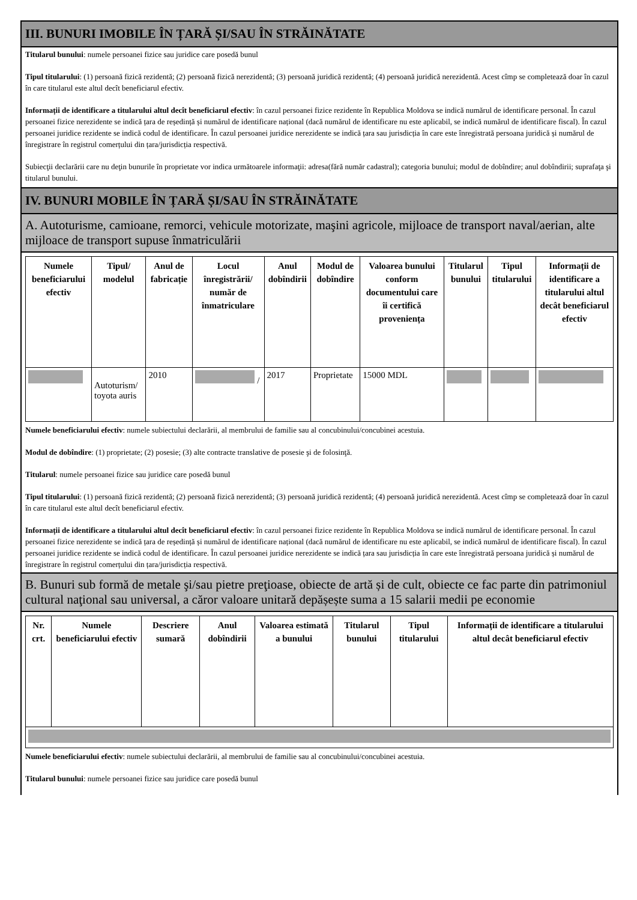III. BUNURI IMOBILE ÎN ȚARĂ ȘI/SAU ÎN STRĂINĂTATE
Titularul bunului: numele persoanei fizice sau juridice care posedă bunul
Tipul titularului: (1) persoană fizică rezidentă; (2) persoană fizică nerezidentă; (3) persoană juridică rezidentă; (4) persoană juridică nerezidentă. Acest cîmp se completează doar în cazul în care titularul este altul decît beneficiarul efectiv.
Informații de identificare a titularului altul decît beneficiarul efectiv: în cazul persoanei fizice rezidente în Republica Moldova se indică numărul de identificare personal. În cazul persoanei fizice nerezidente se indică țara de reședință și numărul de identificare național (dacă numărul de identificare nu este aplicabil, se indică numărul de identificare fiscal). În cazul persoanei juridice rezidente se indică codul de identificare. În cazul persoanei juridice nerezidente se indică țara sau jurisdicția în care este înregistrată persoana juridică și numărul de înregistrare în registrul comerțului din țara/jurisdicția respectivă.
Subiecţii declarării care nu deţin bunurile în proprietate vor indica următoarele informaţii: adresa(fără număr cadastral); categoria bunului; modul de dobîndire; anul dobîndirii; suprafaţa şi titularul bunului.
IV. BUNURI MOBILE ÎN ȚARĂ ȘI/SAU ÎN STRĂINĂTATE
A. Autoturisme, camioane, remorci, vehicule motorizate, maşini agricole, mijloace de transport naval/aerian, alte mijloace de transport supuse înmatriculării
| Numele beneficiarului efectiv | Tipul/ modelul | Anul de fabricație | Locul înregistrării/ număr de înmatriculare | Anul dobîndirii | Modul de dobîndire | Valoarea bunului conform documentului care îi certifică proveniența | Titularul bunului | Tipul titularului | Informații de identificare a titularului altul decât beneficiarul efectiv |
| --- | --- | --- | --- | --- | --- | --- | --- | --- | --- |
| | Autoturism/ toyota auris | 2010 | / | 2017 | Proprietate | 15000 MDL | | | |
Numele beneficiarului efectiv: numele subiectului declarării, al membrului de familie sau al concubinului/concubinei acestuia.
Modul de dobîndire: (1) proprietate; (2) posesie; (3) alte contracte translative de posesie şi de folosinţă.
Titularul: numele persoanei fizice sau juridice care posedă bunul
Tipul titularului: (1) persoană fizică rezidentă; (2) persoană fizică nerezidentă; (3) persoană juridică rezidentă; (4) persoană juridică nerezidentă. Acest cîmp se completează doar în cazul în care titularul este altul decît beneficiarul efectiv.
Informații de identificare a titularului altul decît beneficiarul efectiv: în cazul persoanei fizice rezidente în Republica Moldova se indică numărul de identificare personal. În cazul persoanei fizice nerezidente se indică țara de reședință și numărul de identificare național (dacă numărul de identificare nu este aplicabil, se indică numărul de identificare fiscal). În cazul persoanei juridice rezidente se indică codul de identificare. În cazul persoanei juridice nerezidente se indică țara sau jurisdicția în care este înregistrată persoana juridică și numărul de înregistrare în registrul comerțului din țara/jurisdicția respectivă.
B. Bunuri sub formă de metale şi/sau pietre preţioase, obiecte de artă și de cult, obiecte ce fac parte din patrimoniul cultural naţional sau universal, a căror valoare unitară depășește suma a 15 salarii medii pe economie
| Nr. crt. | Numele beneficiarului efectiv | Descriere sumară | Anul dobîndirii | Valoarea estimată a bunului | Titularul bunului | Tipul titularului | Informații de identificare a titularului altul decât beneficiarul efectiv |
| --- | --- | --- | --- | --- | --- | --- | --- |
Numele beneficiarului efectiv: numele subiectului declarării, al membrului de familie sau al concubinului/concubinei acestuia.
Titularul bunului: numele persoanei fizice sau juridice care posedă bunul